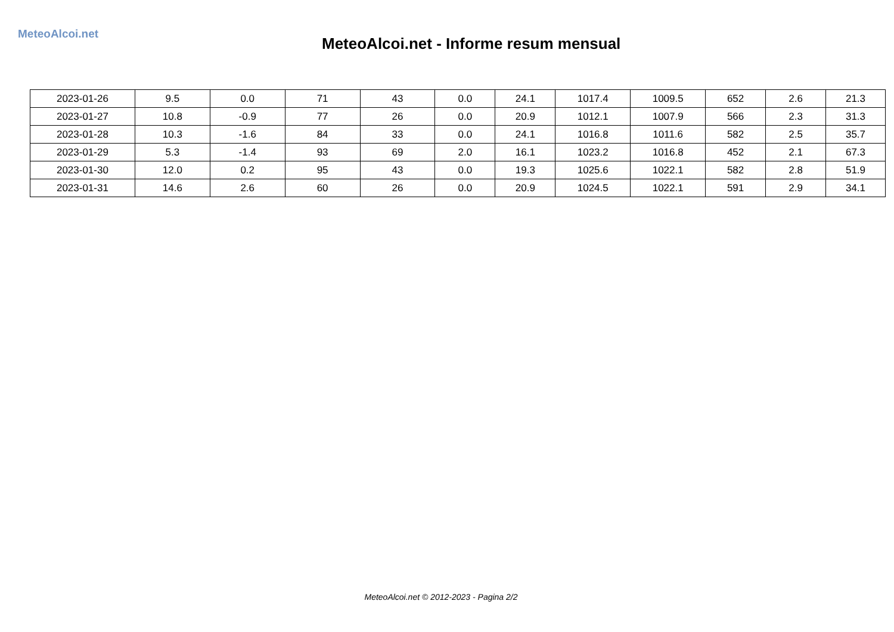MeteoAlcoi.net
MeteoAlcoi.net - Informe resum mensual
| 2023-01-26 | 9.5 | 0.0 | 71 | 43 | 0.0 | 24.1 | 1017.4 | 1009.5 | 652 | 2.6 | 21.3 |
| 2023-01-27 | 10.8 | -0.9 | 77 | 26 | 0.0 | 20.9 | 1012.1 | 1007.9 | 566 | 2.3 | 31.3 |
| 2023-01-28 | 10.3 | -1.6 | 84 | 33 | 0.0 | 24.1 | 1016.8 | 1011.6 | 582 | 2.5 | 35.7 |
| 2023-01-29 | 5.3 | -1.4 | 93 | 69 | 2.0 | 16.1 | 1023.2 | 1016.8 | 452 | 2.1 | 67.3 |
| 2023-01-30 | 12.0 | 0.2 | 95 | 43 | 0.0 | 19.3 | 1025.6 | 1022.1 | 582 | 2.8 | 51.9 |
| 2023-01-31 | 14.6 | 2.6 | 60 | 26 | 0.0 | 20.9 | 1024.5 | 1022.1 | 591 | 2.9 | 34.1 |
MeteoAlcoi.net © 2012-2023 - Pagina 2/2